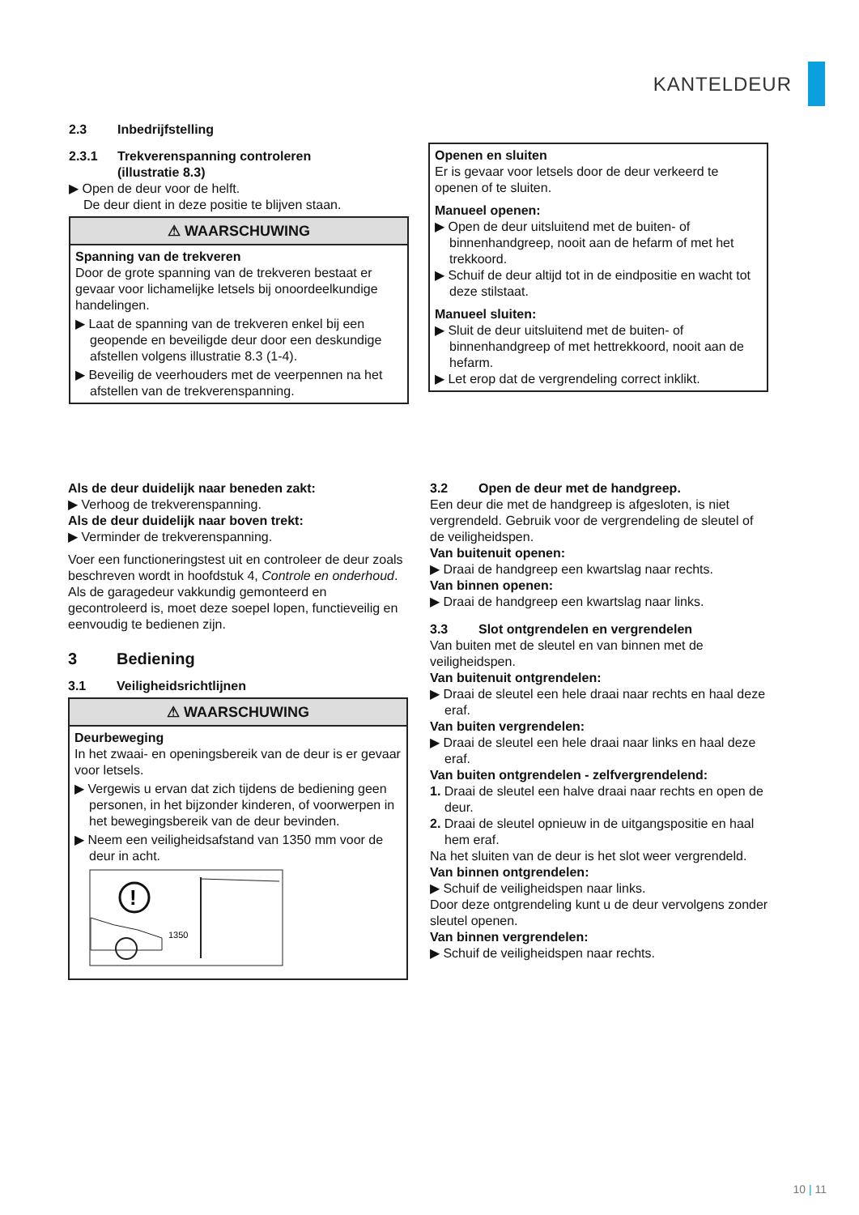KANTELDEUR
2.3 Inbedrijfstelling
2.3.1 Trekverenspanning controleren
(illustratie 8.3)
▶ Open de deur voor de helft.
De deur dient in deze positie te blijven staan.
⚠ WAARSCHUWING
Spanning van de trekveren
Door de grote spanning van de trekveren bestaat er gevaar voor lichamelijke letsels bij onoordeelkundige handelingen.
▶ Laat de spanning van de trekveren enkel bij een geopende en beveiligde deur door een deskundige afstellen volgens illustratie 8.3 (1-4).
▶ Beveilig de veerhouders met de veerpennen na het afstellen van de trekverenspanning.
Openen en sluiten
Er is gevaar voor letsels door de deur verkeerd te openen of te sluiten.
Manueel openen:
▶ Open de deur uitsluitend met de buiten- of binnenhandgreep, nooit aan de hefarm of met het trekkoord.
▶ Schuif de deur altijd tot in de eindpositie en wacht tot deze stilstaat.
Manueel sluiten:
▶ Sluit de deur uitsluitend met de buiten- of binnenhandgreep of met hettrekkoord, nooit aan de hefarm.
▶ Let erop dat de vergrendeling correct inklikt.
Als de deur duidelijk naar beneden zakt:
▶ Verhoog de trekverenspanning.
Als de deur duidelijk naar boven trekt:
▶ Verminder de trekverenspanning.
Voer een functioneringstest uit en controleer de deur zoals beschreven wordt in hoofdstuk 4, Controle en onderhoud.
Als de garagedeur vakkundig gemonteerd en gecontroleerd is, moet deze soepel lopen, functieveilig en eenvoudig te bedienen zijn.
3 Bediening
3.1 Veiligheidsrichtlijnen
⚠ WAARSCHUWING
Deurbeweging
In het zwaai- en openingsbereik van de deur is er gevaar voor letsels.
▶ Vergewis u ervan dat zich tijdens de bediening geen personen, in het bijzonder kinderen, of voorwerpen in het bewegingsbereik van de deur bevinden.
▶ Neem een veiligheidsafstand van 1350 mm voor de deur in acht.
!
1350
3.2 Open de deur met de handgreep.
Een deur die met de handgreep is afgesloten, is niet vergrendeld. Gebruik voor de vergrendeling de sleutel of de veiligheidspen.
Van buitenuit openen:
▶ Draai de handgreep een kwartslag naar rechts.
Van binnen openen:
▶ Draai de handgreep een kwartslag naar links.
3.3 Slot ontgrendelen en vergrendelen
Van buiten met de sleutel en van binnen met de veiligheidspen.
Van buitenuit ontgrendelen:
▶ Draai de sleutel een hele draai naar rechts en haal deze eraf.
Van buiten vergrendelen:
▶ Draai de sleutel een hele draai naar links en haal deze eraf.
Van buiten ontgrendelen - zelfvergrendelend:
1. Draai de sleutel een halve draai naar rechts en open de deur.
2. Draai de sleutel opnieuw in de uitgangspositie en haal hem eraf.
Na het sluiten van de deur is het slot weer vergrendeld.
Van binnen ontgrendelen:
▶ Schuif de veiligheidspen naar links.
Door deze ontgrendeling kunt u de deur vervolgens zonder sleutel openen.
Van binnen vergrendelen:
▶ Schuif de veiligheidspen naar rechts.
10 | 11